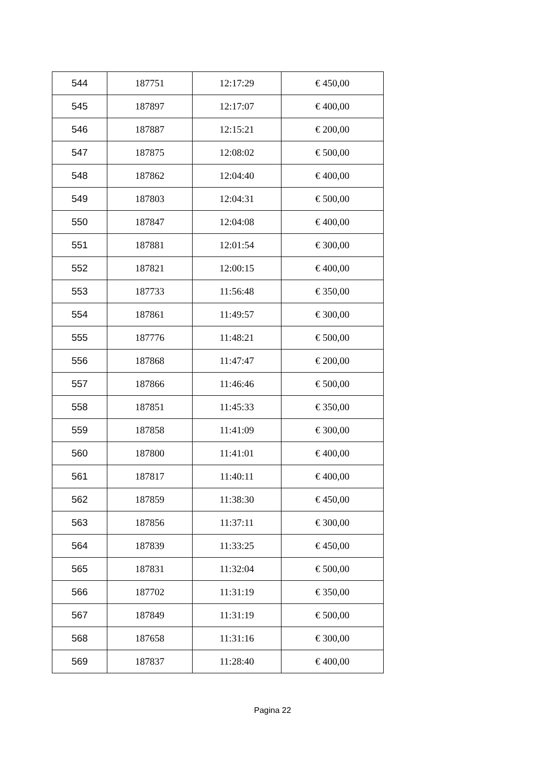| 544 | 187751 | 12:17:29 | € 450,00 |
| 545 | 187897 | 12:17:07 | € 400,00 |
| 546 | 187887 | 12:15:21 | € 200,00 |
| 547 | 187875 | 12:08:02 | € 500,00 |
| 548 | 187862 | 12:04:40 | € 400,00 |
| 549 | 187803 | 12:04:31 | € 500,00 |
| 550 | 187847 | 12:04:08 | € 400,00 |
| 551 | 187881 | 12:01:54 | € 300,00 |
| 552 | 187821 | 12:00:15 | € 400,00 |
| 553 | 187733 | 11:56:48 | € 350,00 |
| 554 | 187861 | 11:49:57 | € 300,00 |
| 555 | 187776 | 11:48:21 | € 500,00 |
| 556 | 187868 | 11:47:47 | € 200,00 |
| 557 | 187866 | 11:46:46 | € 500,00 |
| 558 | 187851 | 11:45:33 | € 350,00 |
| 559 | 187858 | 11:41:09 | € 300,00 |
| 560 | 187800 | 11:41:01 | € 400,00 |
| 561 | 187817 | 11:40:11 | € 400,00 |
| 562 | 187859 | 11:38:30 | € 450,00 |
| 563 | 187856 | 11:37:11 | € 300,00 |
| 564 | 187839 | 11:33:25 | € 450,00 |
| 565 | 187831 | 11:32:04 | € 500,00 |
| 566 | 187702 | 11:31:19 | € 350,00 |
| 567 | 187849 | 11:31:19 | € 500,00 |
| 568 | 187658 | 11:31:16 | € 300,00 |
| 569 | 187837 | 11:28:40 | € 400,00 |
Pagina 22